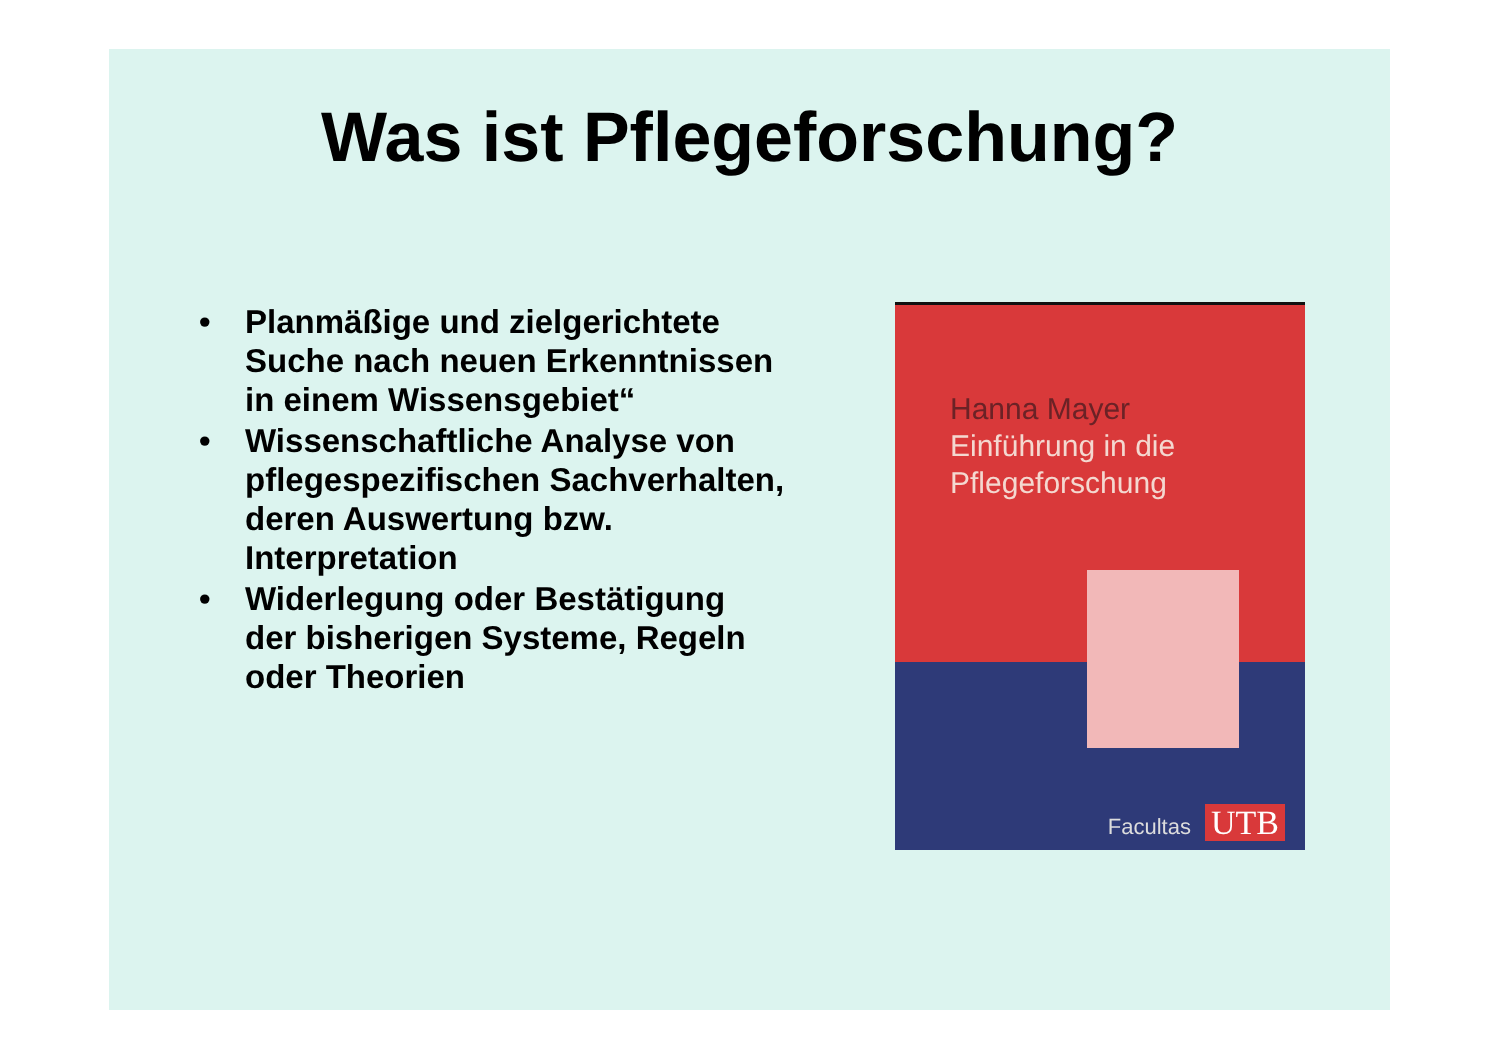Was ist Pflegeforschung?
• Planmäßige und zielgerichtete Suche nach neuen Erkenntnissen in einem Wissensgebiet“
• Wissenschaftliche Analyse von pflegespezifischen Sachverhalten, deren Auswertung bzw. Interpretation
• Widerlegung oder Bestätigung der bisherigen Systeme, Regeln oder Theorien
Hanna Mayer
Einführung in die
Pflegeforschung
Facultas UTB